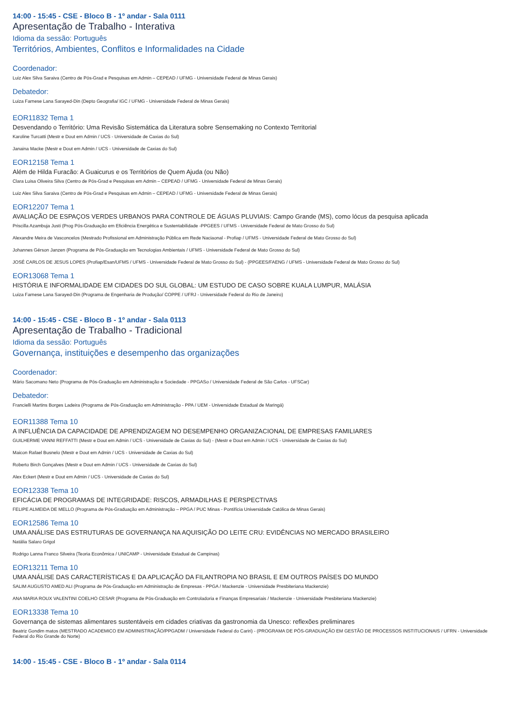14:00 - 15:45 - CSE - Bloco B - 1º andar - Sala 0111
Apresentação de Trabalho - Interativa
Idioma da sessão: Português
Territórios, Ambientes, Conflitos e Informalidades na Cidade
Coordenador:
Luiz Alex Silva Saraiva (Centro de Pós-Grad e Pesquisas em Admin – CEPEAD / UFMG - Universidade Federal de Minas Gerais)
Debatedor:
Luiza Farnese Lana Sarayed-Din (Depto Geografia/ IGC / UFMG - Universidade Federal de Minas Gerais)
EOR11832 Tema 1
Desvendando o Território: Uma Revisão Sistemática da Literatura sobre Sensemaking no Contexto Territorial
Karoline Turcatti (Mestr e Dout em Admin / UCS - Universidade de Caxias do Sul)
Janaina Macke (Mestr e Dout em Admin / UCS - Universidade de Caxias do Sul)
EOR12158 Tema 1
Além de Hilda Furacão: A Guaicurus e os Territórios de Quem Ajuda (ou Não)
Clara Luisa Oliveira Silva (Centro de Pós-Grad e Pesquisas em Admin – CEPEAD / UFMG - Universidade Federal de Minas Gerais)
Luiz Alex Silva Saraiva (Centro de Pós-Grad e Pesquisas em Admin – CEPEAD / UFMG - Universidade Federal de Minas Gerais)
EOR12207 Tema 1
AVALIAÇÃO DE ESPAÇOS VERDES URBANOS PARA CONTROLE DE ÁGUAS PLUVIAIS: Campo Grande (MS), como lócus da pesquisa aplicada
Priscilla Azambuja Justi (Prog Pós-Graduação em Eficiência Energética e Sustentabilidade -PPGEES / UFMS - Universidade Federal de Mato Grosso do Sul)
Alexandre Meira de Vasconcelos (Mestrado Profissional em Administração Pública em Rede Naciaonal - Profiap / UFMS - Universidade Federal de Mato Grosso do Sul)
Johannes Gérson Janzen (Programa de Pós-Graduação em Tecnologias Ambientais / UFMS - Universidade Federal de Mato Grosso do Sul)
JOSÉ CARLOS DE JESUS LOPES (Profiap/Esan/UFMS / UFMS - Universidade Federal de Mato Grosso do Sul) - (PPGEES/FAENG / UFMS - Universidade Federal de Mato Grosso do Sul)
EOR13068 Tema 1
HISTÓRIA E INFORMALIDADE EM CIDADES DO SUL GLOBAL: UM ESTUDO DE CASO SOBRE KUALA LUMPUR, MALÁSIA
Luiza Farnese Lana Sarayed-Din (Programa de Engenharia de Produção/ COPPE / UFRJ - Universidade Federal do Rio de Janeiro)
14:00 - 15:45 - CSE - Bloco B - 1º andar - Sala 0113
Apresentação de Trabalho - Tradicional
Idioma da sessão: Português
Governança, instituições e desempenho das organizações
Coordenador:
Mário Sacomano Neto (Programa de Pós-Graduação em Administração e Sociedade - PPGASo / Universidade Federal de São Carlos - UFSCar)
Debatedor:
Francielli Martins Borges Ladeira (Programa de Pós-Graduação em Administração - PPA / UEM - Universidade Estadual de Maringá)
EOR11388 Tema 10
A INFLUÊNCIA DA CAPACIDADE DE APRENDIZAGEM NO DESEMPENHO ORGANIZACIONAL DE EMPRESAS FAMILIARES
GUILHERME VANNI REFFATTI (Mestr e Dout em Admin / UCS - Universidade de Caxias do Sul) - (Mestr e Dout em Admin / UCS - Universidade de Caxias do Sul)
Maicon Rafael Busnelo (Mestr e Dout em Admin / UCS - Universidade de Caxias do Sul)
Roberto Birch Gonçalves (Mestr e Dout em Admin / UCS - Universidade de Caxias do Sul)
Alex Eckert (Mestr e Dout em Admin / UCS - Universidade de Caxias do Sul)
EOR12338 Tema 10
EFICÁCIA DE PROGRAMAS DE INTEGRIDADE: RISCOS, ARMADILHAS E PERSPECTIVAS
FELIPE ALMEIDA DE MELLO (Programa de Pós-Graduação em Administração – PPGA / PUC Minas - Pontifícia Universidade Católica de Minas Gerais)
EOR12586 Tema 10
UMA ANÁLISE DAS ESTRUTURAS DE GOVERNANÇA NA AQUISIÇÃO DO LEITE CRU: EVIDÊNCIAS NO MERCADO BRASILEIRO
Natália Salaro Grigol
Rodrigo Lanna Franco Silveira (Teoria Econômica / UNICAMP - Universidade Estadual de Campinas)
EOR13211 Tema 10
UMA ANÁLISE DAS CARACTERÍSTICAS E DA APLICAÇÃO DA FILANTROPIA NO BRASIL E EM OUTROS PAÍSES DO MUNDO
SALIM AUGUSTO AMED ALI (Programa de Pós-Graduação em Administração de Empresas - PPGA / Mackenzie - Universidade Presbiteriana Mackenzie)
ANA MARIA ROUX VALENTINI COELHO CESAR (Programa de Pós-Graduação em Controladoria e Finanças Empresariais / Mackenzie - Universidade Presbiteriana Mackenzie)
EOR13338 Tema 10
Governança de sistemas alimentares sustentáveis em cidades criativas da gastronomia da Unesco: reflexões preliminares
Beatriz Gondim matos (MESTRADO ACADEMICO EM ADMINISTRAÇÃO/PPGADM / Universidade Federal do Cariri) - (PROGRAMA DE PÓS-GRADUAÇÃO EM GESTÃO DE PROCESSOS INSTITUCIONAIS / UFRN - Universidade Federal do Rio Grande do Norte)
14:00 - 15:45 - CSE - Bloco B - 1º andar - Sala 0114